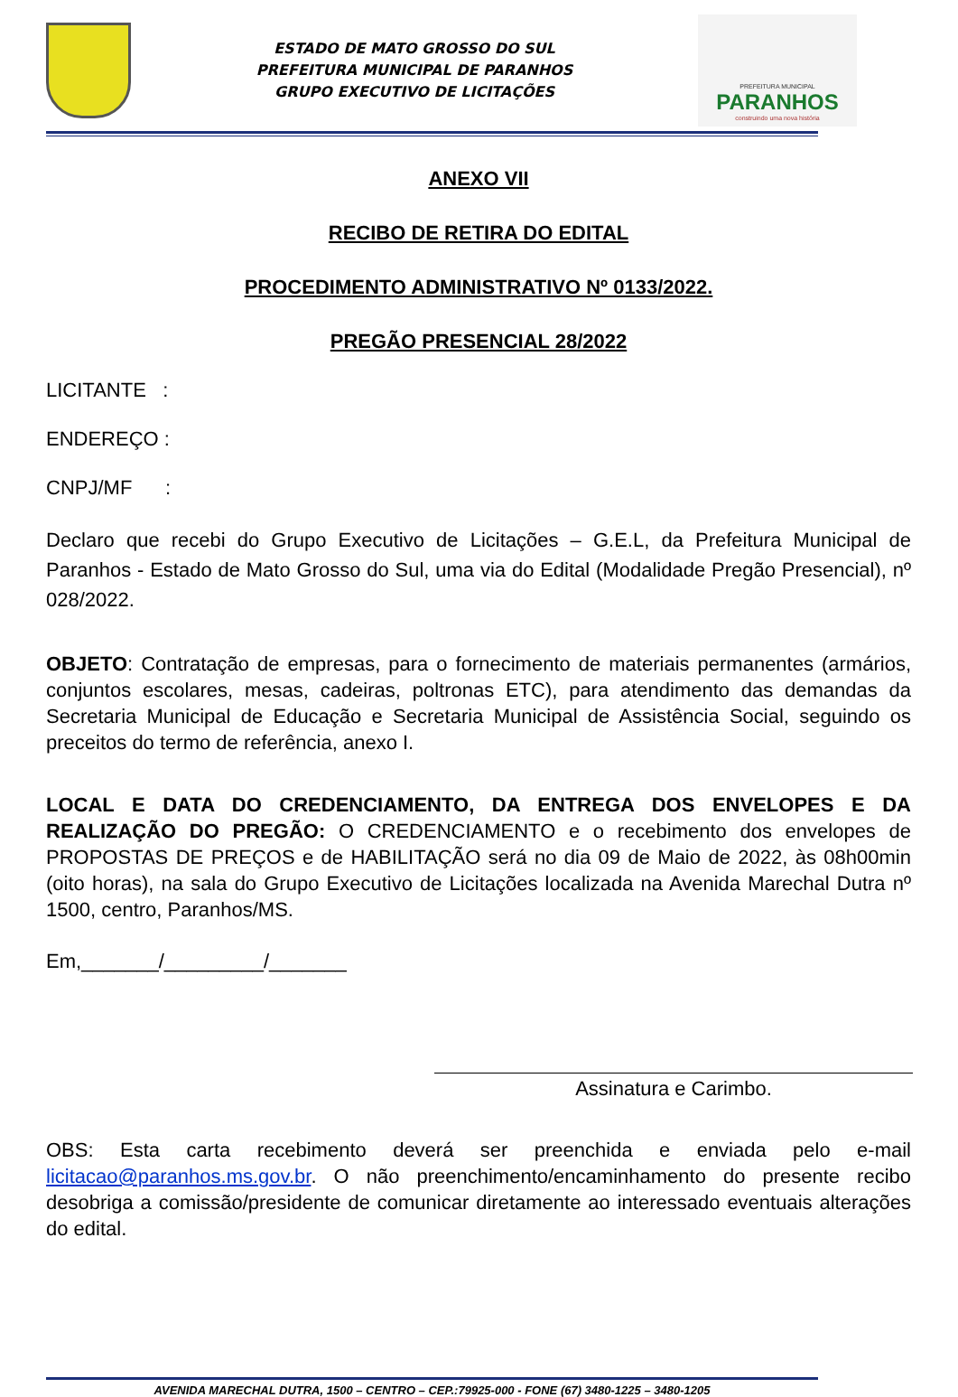ESTADO DE MATO GROSSO DO SUL
PREFEITURA MUNICIPAL DE PARANHOS
GRUPO EXECUTIVO DE LICITAÇÕES
PREFEITURA MUNICIPAL
PARANHOS
construindo uma nova história
ANEXO VII
RECIBO DE RETIRA DO EDITAL
PROCEDIMENTO ADMINISTRATIVO Nº 0133/2022.
PREGÃO PRESENCIAL 28/2022
LICITANTE :
ENDEREÇO :
CNPJ/MF :
Declaro que recebi do Grupo Executivo de Licitações – G.E.L, da Prefeitura Municipal de Paranhos - Estado de Mato Grosso do Sul, uma via do Edital (Modalidade Pregão Presencial), nº 028/2022.
OBJETO: Contratação de empresas, para o fornecimento de materiais permanentes (armários, conjuntos escolares, mesas, cadeiras, poltronas ETC), para atendimento das demandas da Secretaria Municipal de Educação e Secretaria Municipal de Assistência Social, seguindo os preceitos do termo de referência, anexo I.
LOCAL E DATA DO CREDENCIAMENTO, DA ENTREGA DOS ENVELOPES E DA REALIZAÇÃO DO PREGÃO: O CREDENCIAMENTO e o recebimento dos envelopes de PROPOSTAS DE PREÇOS e de HABILITAÇÃO será no dia 09 de Maio de 2022, às 08h00min (oito horas), na sala do Grupo Executivo de Licitações localizada na Avenida Marechal Dutra nº 1500, centro, Paranhos/MS.
Em,_______/_________/_______
Assinatura e Carimbo.
OBS: Esta carta recebimento deverá ser preenchida e enviada pelo e-mail licitacao@paranhos.ms.gov.br. O não preenchimento/encaminhamento do presente recibo desobriga a comissão/presidente de comunicar diretamente ao interessado eventuais alterações do edital.
AVENIDA MARECHAL DUTRA, 1500 – CENTRO – CEP.:79925-000 - FONE (67) 3480-1225 – 3480-1205